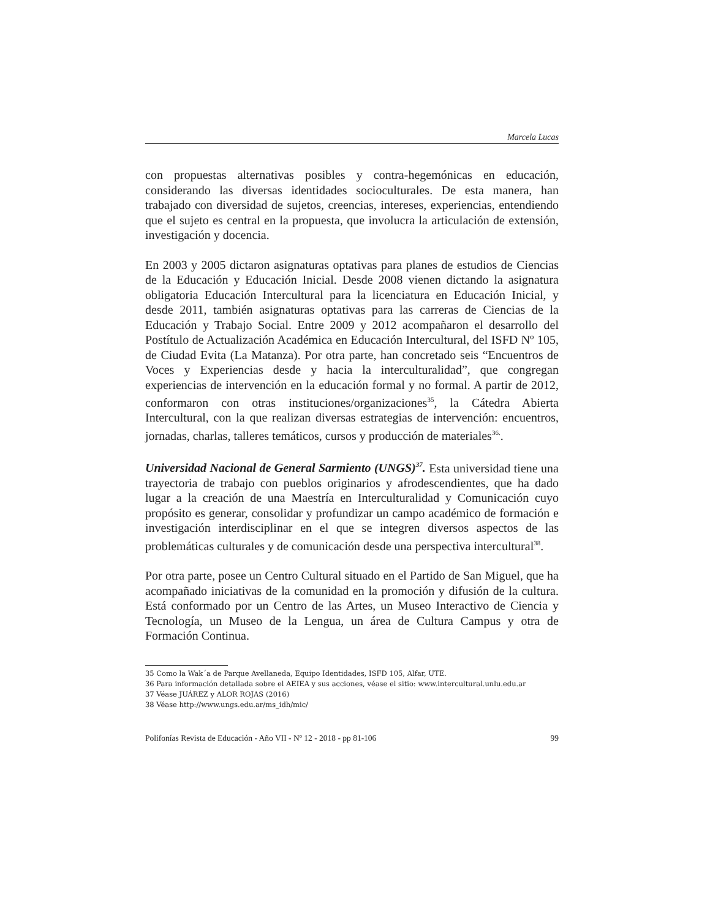Marcela Lucas
con propuestas alternativas posibles y contra-hegemónicas en educación, considerando las diversas identidades socioculturales. De esta manera, han trabajado con diversidad de sujetos, creencias, intereses, experiencias, entendiendo que el sujeto es central en la propuesta, que involucra la articulación de extensión, investigación y docencia.
En 2003 y 2005 dictaron asignaturas optativas para planes de estudios de Ciencias de la Educación y Educación Inicial. Desde 2008 vienen dictando la asignatura obligatoria Educación Intercultural para la licenciatura en Educación Inicial, y desde 2011, también asignaturas optativas para las carreras de Ciencias de la Educación y Trabajo Social. Entre 2009 y 2012 acompañaron el desarrollo del Postítulo de Actualización Académica en Educación Intercultural, del ISFD Nº 105, de Ciudad Evita (La Matanza). Por otra parte, han concretado seis “Encuentros de Voces y Experiencias desde y hacia la interculturalidad”, que congregan experiencias de intervención en la educación formal y no formal. A partir de 2012, conformaron con otras instituciones/organizaciones<sup>35</sup>, la Cátedra Abierta Intercultural, con la que realizan diversas estrategias de intervención: encuentros, jornadas, charlas, talleres temáticos, cursos y producción de materiales<sup>36.</sup>.
Universidad Nacional de General Sarmiento (UNGS)<sup>37</sup>. Esta universidad tiene una trayectoria de trabajo con pueblos originarios y afrodescendientes, que ha dado lugar a la creación de una Maestría en Interculturalidad y Comunicación cuyo propósito es generar, consolidar y profundizar un campo académico de formación e investigación interdisciplinar en el que se integren diversos aspectos de las problemáticas culturales y de comunicación desde una perspectiva intercultural<sup>38</sup>.
Por otra parte, posee un Centro Cultural situado en el Partido de San Miguel, que ha acompañado iniciativas de la comunidad en la promoción y difusión de la cultura. Está conformado por un Centro de las Artes, un Museo Interactivo de Ciencia y Tecnología, un Museo de la Lengua, un área de Cultura Campus y otra de Formación Continua.
35 Como la Wak´a de Parque Avellaneda, Equipo Identidades, ISFD 105, Alfar, UTE.
36 Para información detallada sobre el AEIEA y sus acciones, véase el sitio: www.intercultural.unlu.edu.ar
37 Véase JUÁREZ y ALOR ROJAS (2016)
38 Véase http://www.ungs.edu.ar/ms_idh/mic/
Polifonías Revista de Educación - Año VII - Nº 12 - 2018 - pp 81-106 99